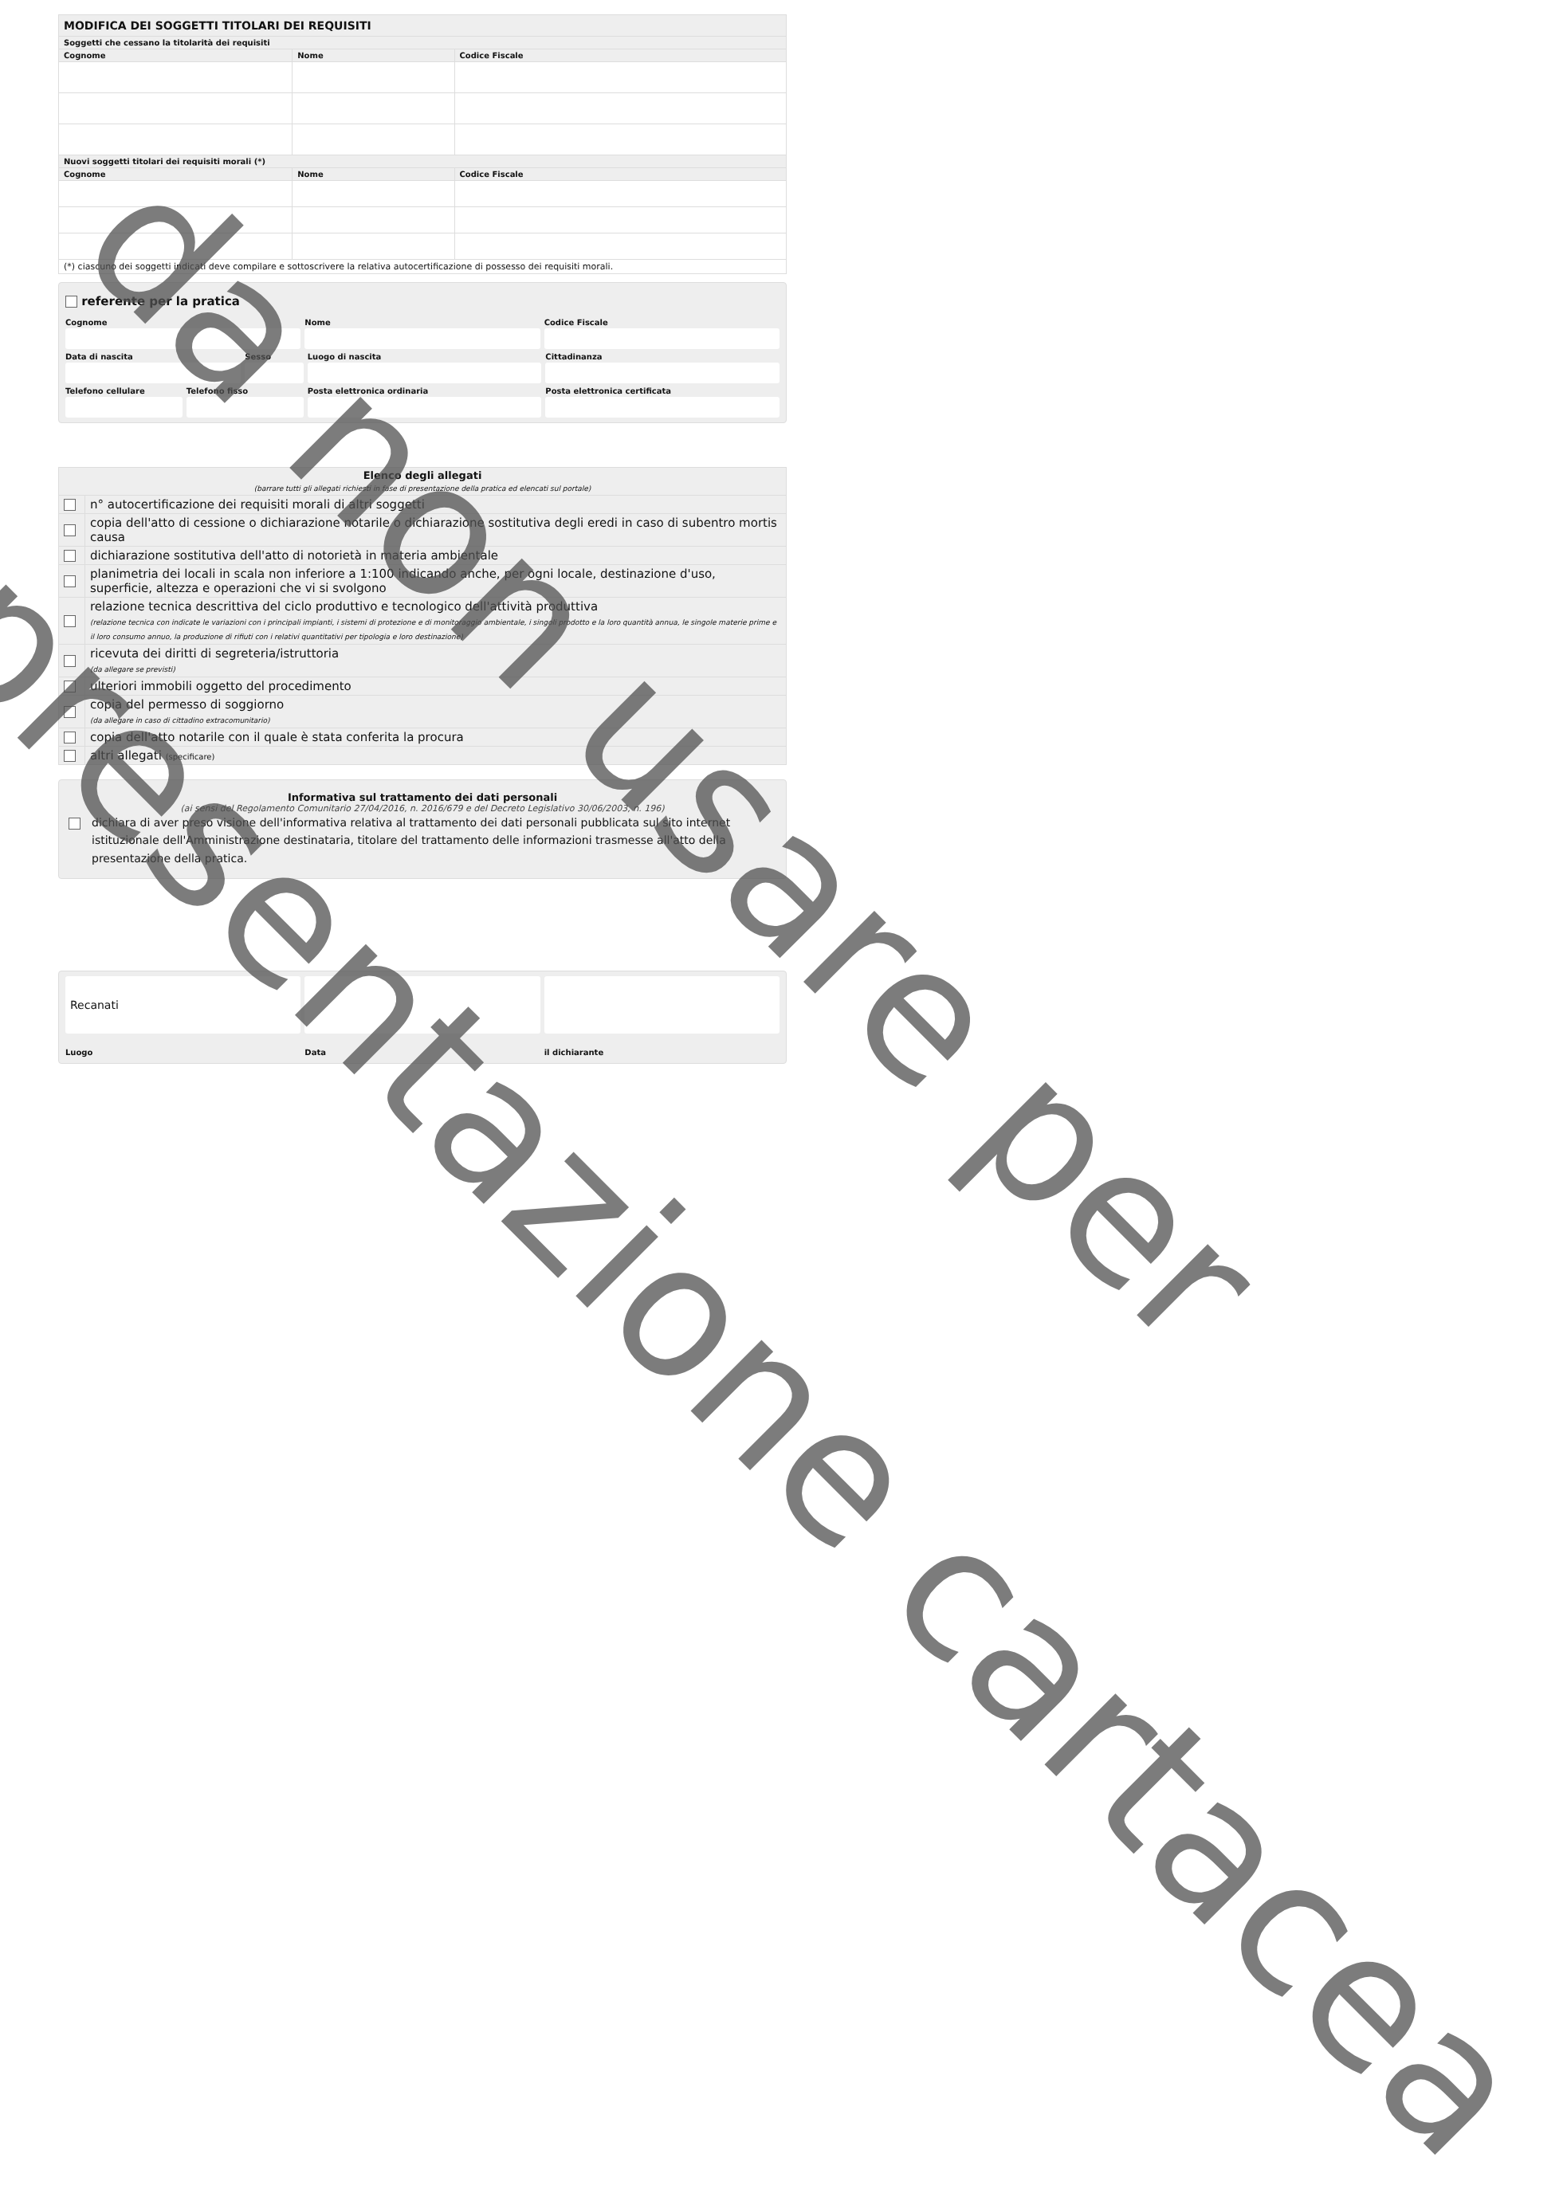| MODIFICA DEI SOGGETTI TITOLARI DEI REQUISITI | | |
| --- | --- | --- |
| Soggetti che cessano la titolarità dei requisiti | | |
| Cognome | Nome | Codice Fiscale |
| Nuovi soggetti titolari dei requisiti morali (*) | | |
| Cognome | Nome | Codice Fiscale |
| (*) ciascuno dei soggetti indicati deve compilare e sottoscrivere la relativa autocertificazione di possesso dei requisiti morali. | | |
referente per la pratica
Cognome Nome Codice Fiscale
Data di nascita Sesso Luogo di nascita Cittadinanza
Telefono cellulare Telefono fisso Posta elettronica ordinaria Posta elettronica certificata
| Elenco degli allegati (barrare tutti gli allegati richiesti in fase di presentazione della pratica ed elencati sul portale) | |
| --- | --- |
| | n° autocertificazione dei requisiti morali di altri soggetti |
| | copia dell'atto di cessione o dichiarazione notarile o dichiarazione sostitutiva degli eredi in caso di subentro mortis causa |
| | dichiarazione sostitutiva dell'atto di notorietà in materia ambientale |
| | planimetria dei locali in scala non inferiore a 1:100 indicando anche, per ogni locale, destinazione d'uso, superficie, altezza e operazioni che vi si svolgono |
| | relazione tecnica descrittiva del ciclo produttivo e tecnologico dell'attività produttiva (relazione tecnica con indicate le variazioni con i principali impianti, i sistemi di protezione e di monitoraggio ambientale, i singoli prodotto e la loro quantità annua, le singole materie prime e il loro consumo annuo, la produzione di rifiuti con i relativi quantitativi per tipologia e loro destinazione) |
| | ricevuta dei diritti di segreteria/istruttoria (da allegare se previsti) |
| | ulteriori immobili oggetto del procedimento |
| | copia del permesso di soggiorno (da allegare in caso di cittadino extracomunitario) |
| | copia dell'atto notarile con il quale è stata conferita la procura |
| | altri allegati (specificare) |
Informativa sul trattamento dei dati personali
(ai sensi del Regolamento Comunitario 27/04/2016, n. 2016/679 e del Decreto Legislativo 30/06/2003, n. 196)
dichiara di aver preso visione dell'informativa relativa al trattamento dei dati personali pubblicata sul sito internet istituzionale dell'Amministrazione destinataria, titolare del trattamento delle informazioni trasmesse all'atto della presentazione della pratica.
Recanati
Luogo Data il dichiarante
presentazione cartacea
da non usare per